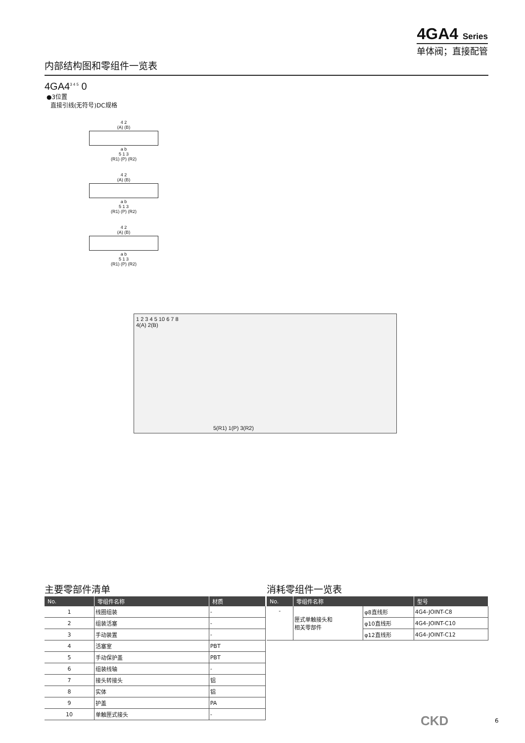4GA4 Series
单体阀；直接配管
内部结构图和零组件一览表
4GA4<sup>3 4 5</sup> 0
●3位置
直接引线(无符号)DC规格
4 2
(A) (B)
a b
5 1 3
(R1) (P) (R2)
4 2
(A) (B)
a b
5 1 3
(R1) (P) (R2)
4 2
(A) (B)
a b
5 1 3
(R1) (P) (R2)
1 2 3 4 5 10 6 7 8
4(A) 2(B)
5(R1) 1(P) 3(R2)
主要零部件清单
| No. | 零组件名称 | 材质 |
| --- | --- | --- |
| 1 | 线圈组装 | - |
| 2 | 组装活塞 | - |
| 3 | 手动装置 | - |
| 4 | 活塞室 | PBT |
| 5 | 手动保护盖 | PBT |
| 6 | 组装线轴 | - |
| 7 | 接头转接头 | 铝 |
| 8 | 实体 | 铝 |
| 9 | 护盖 | PA |
| 10 | 单触匣式接头 | - |
消耗零组件一览表
| No. | 零组件名称 | | 型号 |
| --- | --- | --- | --- |
| - | 匣式单触接头和 相关零部件 | φ8直线形 | 4G4-JOINT-C8 |
| | | φ10直线形 | 4G4-JOINT-C10 |
| | | φ12直线形 | 4G4-JOINT-C12 |
CKD 6